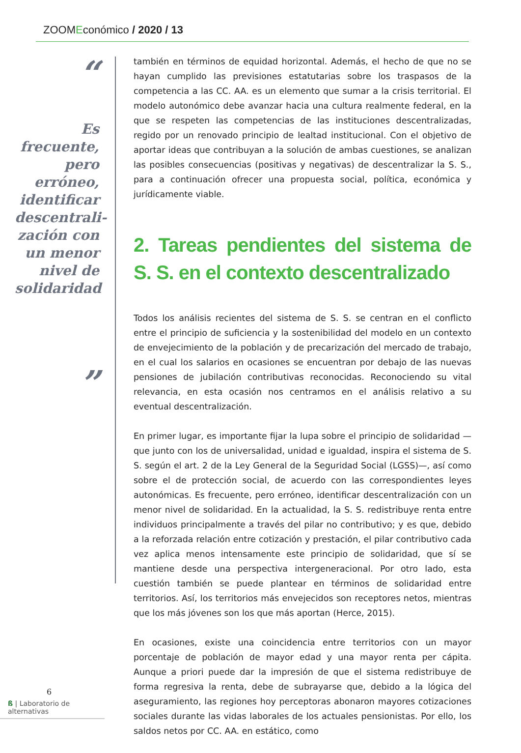ZOOMEconómico / 2020 / 13
“
Es frecuente, pero erróneo, identificar descentrali-zación con un menor nivel de solidaridad
”
también en términos de equidad horizontal. Además, el hecho de que no se hayan cumplido las previsiones estatutarias sobre los traspasos de la competencia a las CC. AA. es un elemento que sumar a la crisis territorial. El modelo autonómico debe avanzar hacia una cultura realmente federal, en la que se respeten las competencias de las instituciones descentralizadas, regido por un renovado principio de lealtad institucional. Con el objetivo de aportar ideas que contribuyan a la solución de ambas cuestiones, se analizan las posibles consecuencias (positivas y negativas) de descentralizar la S. S., para a continuación ofrecer una propuesta social, política, económica y jurídicamente viable.
2. Tareas pendientes del sistema de S. S. en el contexto descentralizado
Todos los análisis recientes del sistema de S. S. se centran en el conflicto entre el principio de suficiencia y la sostenibilidad del modelo en un contexto de envejecimiento de la población y de precarización del mercado de trabajo, en el cual los salarios en ocasiones se encuentran por debajo de las nuevas pensiones de jubilación contributivas reconocidas. Reconociendo su vital relevancia, en esta ocasión nos centramos en el análisis relativo a su eventual descentralización.
En primer lugar, es importante fijar la lupa sobre el principio de solidaridad —que junto con los de universalidad, unidad e igualdad, inspira el sistema de S. S. según el art. 2 de la Ley General de la Seguridad Social (LGSS)—, así como sobre el de protección social, de acuerdo con las correspondientes leyes autonómicas. Es frecuente, pero erróneo, identificar descentralización con un menor nivel de solidaridad. En la actualidad, la S. S. redistribuye renta entre individuos principalmente a través del pilar no contributivo; y es que, debido a la reforzada relación entre cotización y prestación, el pilar contributivo cada vez aplica menos intensamente este principio de solidaridad, que sí se mantiene desde una perspectiva intergeneracional. Por otro lado, esta cuestión también se puede plantear en términos de solidaridad entre territorios. Así, los territorios más envejecidos son receptores netos, mientras que los más jóvenes son los que más aportan (Herce, 2015).
En ocasiones, existe una coincidencia entre territorios con un mayor porcentaje de población de mayor edad y una mayor renta per cápita. Aunque a priori puede dar la impresión de que el sistema redistribuye de forma regresiva la renta, debe de subrayarse que, debido a la lógica del aseguramiento, las regiones hoy perceptoras abonaron mayores cotizaciones sociales durante las vidas laborales de los actuales pensionistas. Por ello, los saldos netos por CC. AA. en estático, como
6
ß | Laboratorio de alternativas